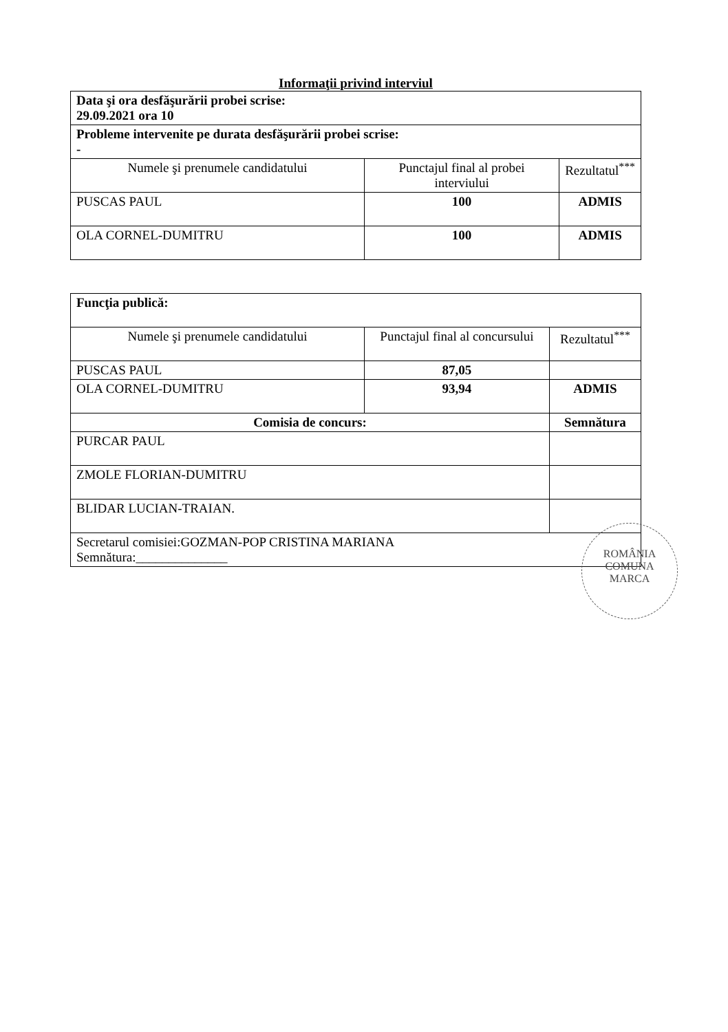Informaţii privind interviul
| Data şi ora desfăşurării probei scrise: 29.09.2021 ora 10 | | |
| Probleme intervenite pe durata desfăşurării probei scrise: - | | |
| Numele şi prenumele candidatului | Punctajul final al probei interviului | Rezultatul<sup>***</sup> |
| PUSCAS PAUL | 100 | ADMIS |
| OLA CORNEL-DUMITRU | 100 | ADMIS |
| Funcţia publică: | | |
| Numele şi prenumele candidatului | Punctajul final al concursului | Rezultatul<sup>***</sup> |
| PUSCAS PAUL | 87,05 | |
| OLA CORNEL-DUMITRU | 93,94 | ADMIS |
| Comisia de concurs: | | Semnătura |
| PURCAR PAUL | | |
| ZMOLE FLORIAN-DUMITRU | | |
| BLIDAR LUCIAN-TRAIAN. | | |
| Secretarul comisiei:GOZMAN-POP CRISTINA MARIANA Semnătura:______________ | | |
ROMÂNIA
COMUNA
MARCA